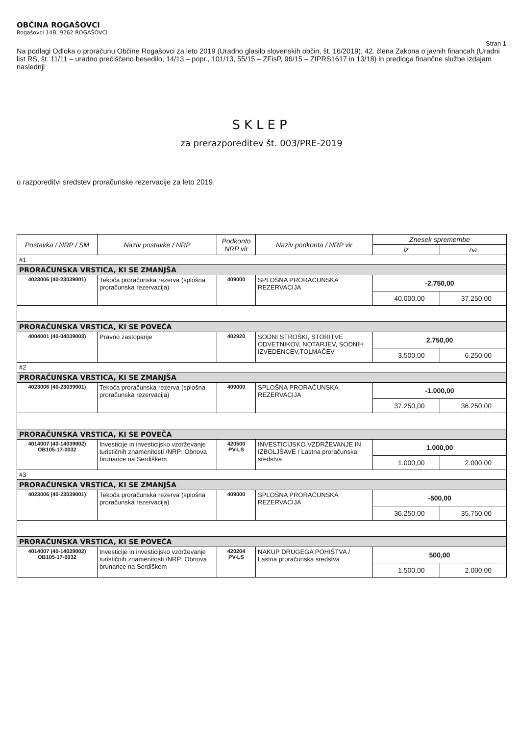OBČINA ROGAŠOVCI
Rogašovci 14B, 9262 ROGAŠOVCI
Stran 1
Na podlagi Odloka o proračunu Občine Rogašovci za leto 2019 (Uradno glasilo slovenskih občin, št. 16/2019), 42. člena Zakona o javnih financah (Uradni list RS, št. 11/11 – uradno prečiščeno besedilo, 14/13 – popr., 101/13, 55/15 – ZFisP, 96/15 – ZIPRS1617 in 13/18) in predloga finančne službe izdajam naslednji
SKLEP
za prerazporeditev št. 003/PRE-2019
o razporeditvi sredstev proračunske rezervacije za leto 2019.
| Postavka / NRP / SM | Naziv postavke / NRP | Podkonto NRP vir | Naziv podkonta / NRP vir | Znesek spremembe | |
| --- | --- | --- | --- | --- | --- |
| | | | | iz | na |
| #1 | | | | | |
| PRORAČUNSKA VRSTICA, KI SE ZMANJŠA | | | | | |
| 4023006 (40-23039001) | Tekoča proračunska rezerva (splošna proračunska rezervacija) | 409000 | SPLOŠNA PRORAČUNSKA REZERVACIJA | -2.750,00 | |
| | | | | 40.000,00 | 37.250,00 |
| PRORAČUNSKA VRSTICA, KI SE POVEČA | | | | | |
| 4004001 (40-04039003) | Pravno zastopanje | 402920 | SODNI STROŠKI, STORITVE ODVETNIKOV, NOTARJEV, SODNIH IZVEDENCEV,TOLMAČEV | 2.750,00 | |
| | | | | 3.500,00 | 6.250,00 |
| #2 | | | | | |
| PRORAČUNSKA VRSTICA, KI SE ZMANJŠA | | | | | |
| 4023006 (40-23039001) | Tekoča proračunska rezerva (splošna proračunska rezervacija) | 409000 | SPLOŠNA PRORAČUNSKA REZERVACIJA | -1.000,00 | |
| | | | | 37.250,00 | 36.250,00 |
| PRORAČUNSKA VRSTICA, KI SE POVEČA | | | | | |
| 4014007 (40-14039002) OB105-17-0032 | Investicije in investicijsko vzdrževanje turističnih znamenitosti /NRP: Obnova brunarice na Serdiškem | 420500 PV-LS | INVESTICIJSKO VZDRŽEVANJE IN IZBOLJŠAVE / Lastna proračunska sredstva | 1.000,00 | |
| | | | | 1.000,00 | 2.000,00 |
| #3 | | | | | |
| PRORAČUNSKA VRSTICA, KI SE ZMANJŠA | | | | | |
| 4023006 (40-23039001) | Tekoča proračunska rezerva (splošna proračunska rezervacija) | 409000 | SPLOŠNA PRORAČUNSKA REZERVACIJA | -500,00 | |
| | | | | 36.250,00 | 35.750,00 |
| PRORAČUNSKA VRSTICA, KI SE POVEČA | | | | | |
| 4014007 (40-14039002) OB105-17-0032 | Investicije in investicijsko vzdrževanje turističnih znamenitosti /NRP: Obnova brunarice na Serdiškem | 420204 PV-LS | NAKUP DRUGEGA POHIŠTVA / Lastna proračunska sredstva | 500,00 | |
| | | | | 1.500,00 | 2.000,00 |